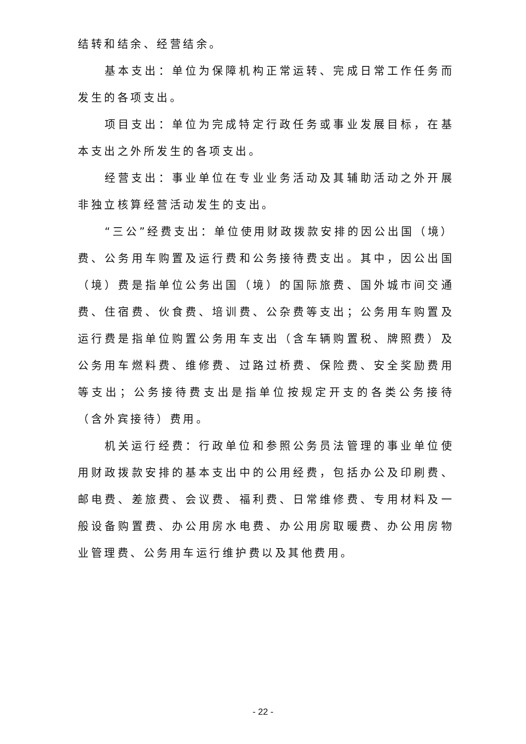结转和结余、经营结余。
基本支出：单位为保障机构正常运转、完成日常工作任务而发生的各项支出。
项目支出：单位为完成特定行政任务或事业发展目标，在基本支出之外所发生的各项支出。
经营支出：事业单位在专业业务活动及其辅助活动之外开展非独立核算经营活动发生的支出。
“三公”经费支出：单位使用财政拨款安排的因公出国（境）费、公务用车购置及运行费和公务接待费支出。其中，因公出国（境）费是指单位公务出国（境）的国际旅费、国外城市间交通费、住宿费、伙食费、培训费、公杂费等支出；公务用车购置及运行费是指单位购置公务用车支出（含车辆购置税、牌照费）及公务用车燃料费、维修费、过路过桥费、保险费、安全奖励费用等支出；公务接待费支出是指单位按规定开支的各类公务接待（含外宾接待）费用。
机关运行经费：行政单位和参照公务员法管理的事业单位使用财政拨款安排的基本支出中的公用经费，包括办公及印刷费、邮电费、差旅费、会议费、福利费、日常维修费、专用材料及一般设备购置费、办公用房水电费、办公用房取暖费、办公用房物业管理费、公务用车运行维护费以及其他费用。
- 22 -